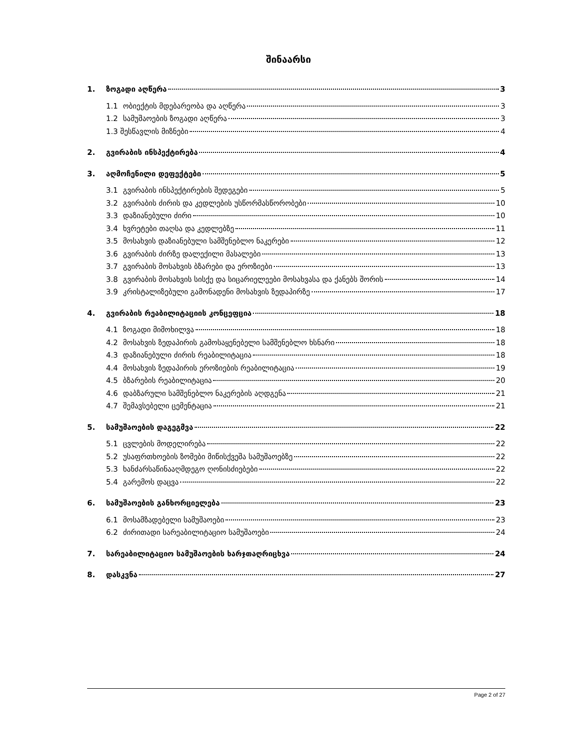შინაარსი
1. ზოგადი აღწერა 3
1.1 ობიექტის მდებარეობა და აღწერა 3
1.2 სამუშაოების ზოგადი აღწერა 3
1.3 შესწავლის მიზნები 4
2. გვირაბის ინსპექტირება 4
3. აღმოჩენილი დეფექტები 5
3.1 გვირაბის ინსპექტირების შედეგები 5
3.2 გვირაბის ძირის და კედლების უსწორმასწორობები 10
3.3 დაზიანებული ძირი 10
3.4 ხვრეტები თაღსა და კედლებზე 11
3.5 მოსახვის დაზიანებული სამშენებლო ნაკერები 12
3.6 გვირაბის ძირზე დალექილი მასალები 13
3.7 გვირაბის მოსახვის ბზარები და ეროზიები 13
3.8 გვირაბის მოსახვის სისქე და სიცარიელეები მოსახვასა და ქანებს შორის 14
3.9 კრისტალიზებული გამონადენი მოსახვის ზედაპირზე 17
4. გვირაბის რეაბილიტაციის კონცეფცია 18
4.1 ზოგადი მიმოხილვა 18
4.2 მოსახვის ზედაპირის გამოსაყენებელი სამშენებლო ხსნარი 18
4.3 დაზიანებული ძირის რეაბილიტაცია 18
4.4 მოსახვის ზედაპირის ეროზიების რეაბილიტაცია 19
4.5 ბზარების რეაბილიტაცია 20
4.6 დაბზარული სამშენებლო ნაკერების აღდგენა 21
4.7 შემავსებელი ცემენტაცია 21
5. სამუშაოების დაგეგმვა 22
5.1 ცვლების მოდელირება 22
5.2 უსაფრთხოების ზომები მიწისქვეშა სამუშაოებზე 22
5.3 ხანძარსაწინააღმდეგო ღონისძიებები 22
5.4 გარემოს დაცვა 22
6. სამუშაოების განხორციელება 23
6.1 მოსამზადებელი სამუშაოები 23
6.2 ძირითადი სარეაბილიტაციო სამუშაოები 24
7. სარეაბილიტაციო სამუშაოების ხარჯთაღრიცხვა 24
8. დასკვნა 27
Page 2 of 27